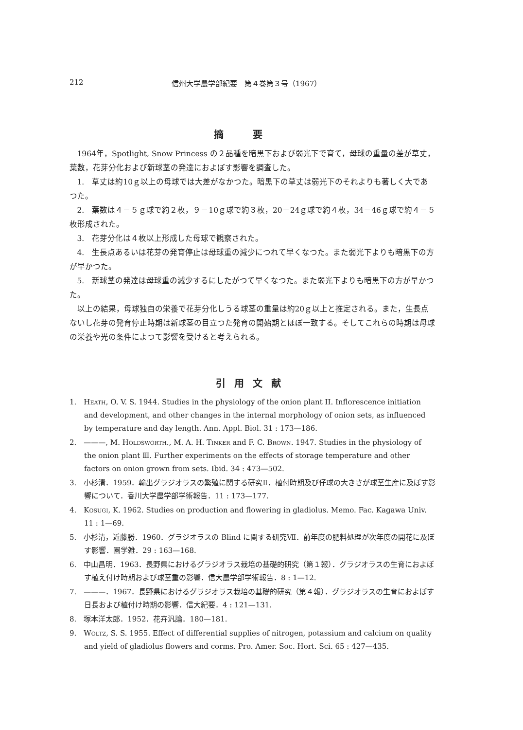212 信州大学農学部紀要　第４巻第３号（1967）
摘要
1964年，Spotlight, Snow Princess の２品種を暗黒下および弱光下で育て，母球の重量の差が草丈，葉数，花芽分化および新球茎の発達におよぼす影響を調査した。
1.　草丈は約10ｇ以上の母球では大差がなかつた。暗黒下の草丈は弱光下のそれよりも著しく大であつた。
2.　葉数は４－５ｇ球で約２枚，９－10ｇ球で約３枚，20－24ｇ球で約４枚，34－46ｇ球で約４－５枚形成された。
3.　花芽分化は４枚以上形成した母球で観察された。
4.　生長点あるいは花芽の発育停止は母球重の減少につれて早くなつた。また弱光下よりも暗黒下の方が早かつた。
5.　新球茎の発達は母球重の減少するにしたがつて早くなつた。また弱光下よりも暗黒下の方が早かつた。
以上の結果，母球独自の栄養で花芽分化しうる球茎の重量は約20ｇ以上と推定される。また，生長点ないし花芽の発育停止時期は新球茎の目立つた発育の開始期とほぼ一致する。そしてこれらの時期は母球の栄養や光の条件によつて影響を受けると考えられる。
引用文献
1.　Heath, O. V. S. 1944. Studies in the physiology of the onion plant II. Inflorescence initiation and development, and other changes in the internal morphology of onion sets, as influenced by temperature and day length. Ann. Appl. Biol. 31 : 173—186.
2.　———, M. Holdsworth., M. A. H. Tinker and F. C. Brown. 1947. Studies in the physiology of the onion plant Ⅲ. Further experiments on the effects of storage temperature and other factors on onion grown from sets. Ibid. 34 : 473—502.
3.　小杉清．1959．輸出グラジオラスの繁殖に関する研究Ⅱ．植付時期及び仔球の大きさが球茎生産に及ぼす影響について．香川大学農学部学術報告．11 : 173—177.
4.　Kosugi, K. 1962. Studies on production and flowering in gladiolus. Memo. Fac. Kagawa Univ. 11 : 1—69.
5.　小杉清，近藤勝．1960．グラジオラスの Blind に関する研究Ⅶ．前年度の肥料処理が次年度の開花に及ぼす影響．園学雑．29 : 163—168.
6.　中山昌明．1963．長野県におけるグラジオラス栽培の基礎的研究（第１報）．グラジオラスの生育におよぼす植え付け時期および球茎重の影響．信大農学部学術報告．8 : 1—12.
7.　———．1967．長野県におけるグラジオラス栽培の基礎的研究（第４報）．グラジオラスの生育におよぼす日長および植付け時期の影響．信大紀要．4 : 121—131.
8.　塚本洋太郎．1952．花卉汎論．180—181.
9.　Woltz, S. S. 1955. Effect of differential supplies of nitrogen, potassium and calcium on quality and yield of gladiolus flowers and corms. Pro. Amer. Soc. Hort. Sci. 65 : 427—435.